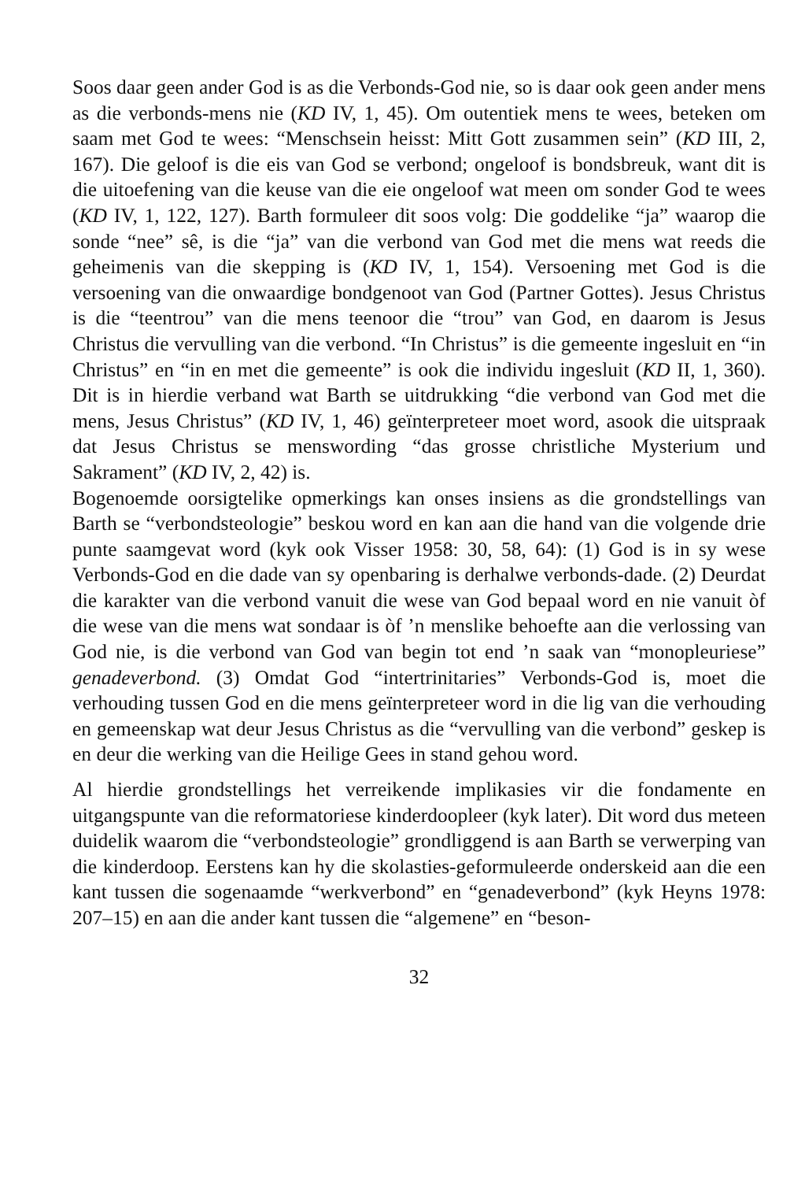Soos daar geen ander God is as die Verbonds-God nie, so is daar ook geen ander mens as die verbonds-mens nie (KD IV, 1, 45). Om outentiek mens te wees, beteken om saam met God te wees: “Menschsein heisst: Mitt Gott zusammen sein” (KD III, 2, 167). Die geloof is die eis van God se verbond; ongeloof is bondsbreuk, want dit is die uitoefening van die keuse van die eie ongeloof wat meen om sonder God te wees (KD IV, 1, 122, 127). Barth formuleer dit soos volg: Die goddelike “ja” waarop die sonde “nee” sê, is die “ja” van die verbond van God met die mens wat reeds die geheimenis van die skepping is (KD IV, 1, 154). Versoening met God is die versoening van die onwaardige bondgenoot van God (Partner Gottes). Jesus Christus is die “teentrou” van die mens teenoor die “trou” van God, en daarom is Jesus Christus die vervulling van die verbond. “In Christus” is die gemeente ingesluit en “in Christus” en “in en met die gemeente” is ook die individu ingesluit (KD II, 1, 360). Dit is in hierdie verband wat Barth se uitdrukking “die verbond van God met die mens, Jesus Christus” (KD IV, 1, 46) geïnterpreteer moet word, asook die uitspraak dat Jesus Christus se menswording “das grosse christliche Mysterium und Sakrament” (KD IV, 2, 42) is.
Bogenoemde oorsigtelike opmerkings kan onses insiens as die grondstellings van Barth se “verbondsteologie” beskou word en kan aan die hand van die volgende drie punte saamgevat word (kyk ook Visser 1958: 30, 58, 64): (1) God is in sy wese Verbonds-God en die dade van sy openbaring is derhalwe verbonds-dade. (2) Deurdat die karakter van die verbond vanuit die wese van God bepaal word en nie vanuit òf die wese van die mens wat sondaar is òf ’n menslike behoefte aan die verlossing van God nie, is die verbond van God van begin tot end ’n saak van “monopleuriese” genadeverbond. (3) Omdat God “intertrinitaries” Verbonds-God is, moet die verhouding tussen God en die mens geïnterpreteer word in die lig van die verhouding en gemeenskap wat deur Jesus Christus as die “vervulling van die verbond” geskep is en deur die werking van die Heilige Gees in stand gehou word.
Al hierdie grondstellings het verreikende implikasies vir die fondamente en uitgangspunte van die reformatoriese kinderdoopleer (kyk later). Dit word dus meteen duidelik waarom die “verbondsteologie” grondliggend is aan Barth se verwerping van die kinderdoop. Eerstens kan hy die skolasties-geformuleerde onderskeid aan die een kant tussen die sogenaamde “werkverbond” en “genadeverbond” (kyk Heyns 1978: 207–15) en aan die ander kant tussen die “algemene” en “beson-
32